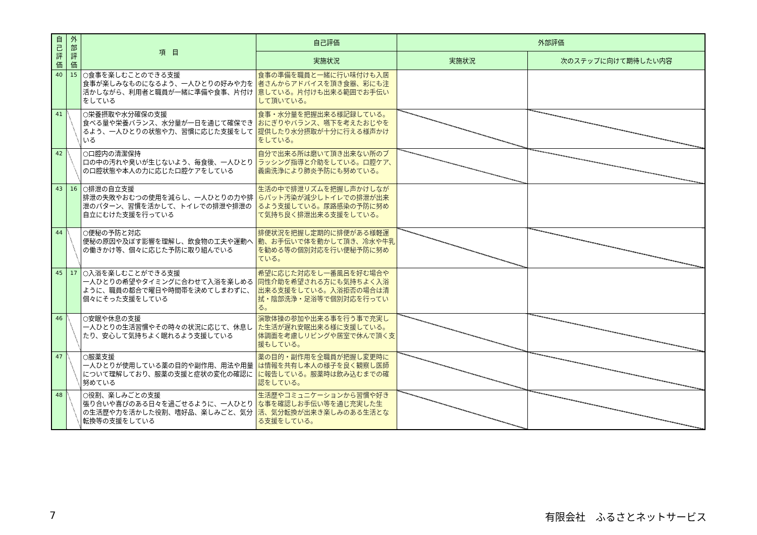| 自己評価 | 外部評価 | 項 目 | 自己評価 | 外部評価 | |
| --- | --- | --- | --- | --- | --- |
| | | | 実施状況 | 実施状況 | 次のステップに向けて期待したい内容 |
| 40 | 15 | ○食事を楽しむことのできる支援 食事が楽しみなものになるよう、一人ひとりの好みや力を活かしながら、利用者と職員が一緒に準備や食事、片付けをしている | 食事の準備を職員と一緒に行い味付けも入居者さんからアドバイスを頂き食器、彩にも注意している。片付けも出来る範囲でお手伝いして頂いている。 | | |
| 41 | | ○栄養摂取や水分確保の支援 食べる量や栄養バランス、水分量が一日を通じて確保できるよう、一人ひとりの状態や力、習慣に応じた支援をしている | 食事・水分量を把握出来る様記録している。おにぎりやバランス、嚥下を考えたおじやを提供したり水分摂取が十分に行える様声かけをしている。 | | |
| 42 | | ○口腔内の清潔保持 口の中の汚れや臭いが生じないよう、毎食後、一人ひとりの口腔状態や本人の力に応じた口腔ケアをしている | 自分で出来る所は磨いて頂き出来ない所のブラッシング指導と介助をしている。口腔ケア、義歯洗浄により肺炎予防にも努めている。 | | |
| 43 | 16 | ○排泄の自立支援 排泄の失敗やおむつの使用を減らし、一人ひとりの力や排泄のパターン、習慣を活かして、トイレでの排泄や排泄の自立にむけた支援を行っている | 生活の中で排泄リズムを把握し声かけしながらパット汚染が減少しトイレでの排泄が出来るよう支援している。尿路感染の予防に努めて気持ち良く排泄出来る支援をしている。 | | |
| 44 | | ○便秘の予防と対応 便秘の原因や及ぼす影響を理解し、飲食物の工夫や運動への働きかけ等、個々に応じた予防に取り組んでいる | 排便状況を把握し定期的に排便がある様軽運動、お手伝いで体を動かして頂き、冷水や牛乳を勧める等の個別対応を行い便秘予防に努めている。 | | |
| 45 | 17 | ○入浴を楽しむことができる支援 一人ひとりの希望やタイミングに合わせて入浴を楽しめるように、職員の都合で曜日や時間帯を決めてしまわずに、個々にそった支援をしている | 希望に応じた対応をし一番風呂を好む場合や同性介助を希望される方にも気持ちよく入浴出来る支援をしている。入浴拒否の場合は清拭・陰部洗浄・足浴等で個別対応を行っている。 | | |
| 46 | | ○安眠や休息の支援 一人ひとりの生活習慣やその時々の状況に応じて、休息したり、安心して気持ちよく眠れるよう支援している | 演歌体操の参加や出来る事を行う事で充実した生活が遅れ安眠出来る様に支援している。体調面を考慮しリビングや居室で休んで頂く支援もしている。 | | |
| 47 | | ○服薬支援 一人ひとりが使用している薬の目的や副作用、用法や用量について理解しており、服薬の支援と症状の変化の確認に努めている | 薬の目的・副作用を全職員が把握し変更時には情報を共有し本人の様子を良く観察し医師に報告している。服薬時は飲み込むまでの確認をしている。 | | |
| 48 | | ○役割、楽しみごとの支援 張り合いや喜びのある日々を過ごせるように、一人ひとりの生活歴や力を活かした役割、嗜好品、楽しみごと、気分転換等の支援をしている | 生活歴やコミュニケーションから習慣や好きな事を確認しお手伝い等を通じ充実した生活、気分転換が出来き楽しみのある生活となる支援をしている。 | | |
7 有限会社　ふるさとネットサービス